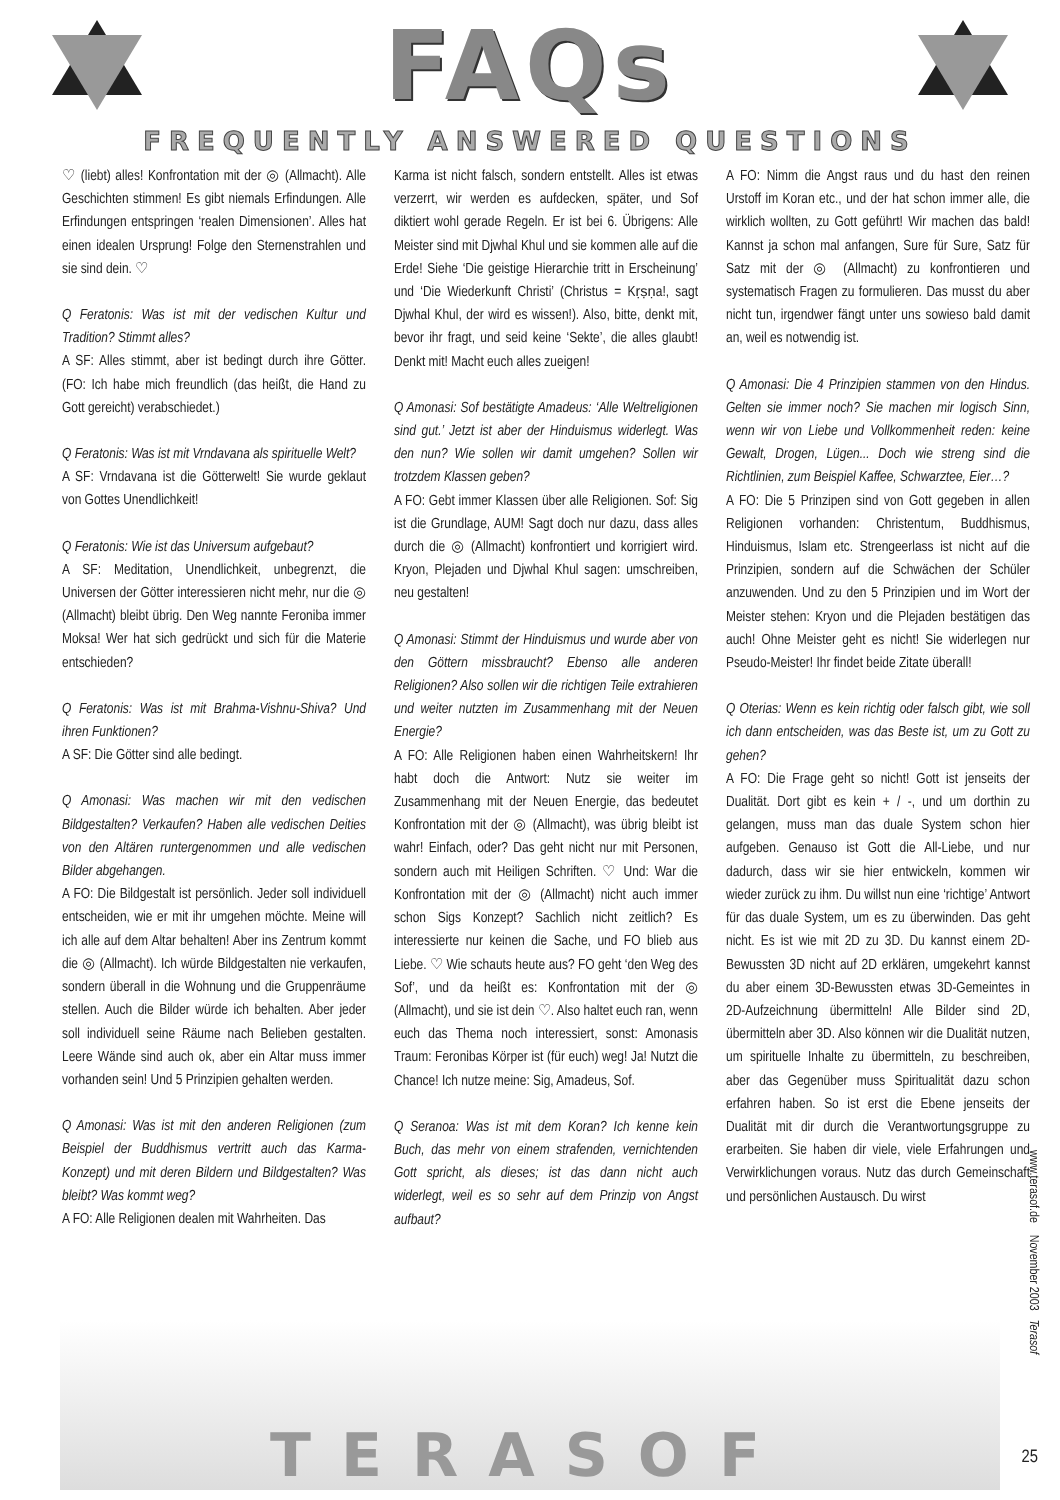FAQs
FREQUENTLY ANSWERED QUESTIONS
♡ (liebt) alles! Konfrontation mit der ◎ (Allmacht). Alle Geschichten stimmen! Es gibt niemals Erfindungen. Alle Erfindungen entspringen ‘realen Dimensionen’. Alles hat einen idealen Ursprung! Folge den Sternenstrahlen und sie sind dein. ♡
Q Feratonis: Was ist mit der vedischen Kultur und Tradition? Stimmt alles?
A SF: Alles stimmt, aber ist bedingt durch ihre Götter. (FO: Ich habe mich freundlich (das heißt, die Hand zu Gott gereicht) verabschiedet.)
Q Feratonis: Was ist mit Vrndavana als spirituelle Welt?
A SF: Vrndavana ist die Götterwelt! Sie wurde geklaut von Gottes Unendlichkeit!
Q Feratonis: Wie ist das Universum aufgebaut?
A SF: Meditation, Unendlichkeit, unbegrenzt, die Universen der Götter interessieren nicht mehr, nur die ◎ (Allmacht) bleibt übrig. Den Weg nannte Feroniba immer Moksa! Wer hat sich gedrückt und sich für die Materie entschieden?
Q Feratonis: Was ist mit Brahma-Vishnu-Shiva? Und ihren Funktionen?
A SF: Die Götter sind alle bedingt.
Q Amonasi: Was machen wir mit den vedischen Bildgestalten? Verkaufen? Haben alle vedischen Deities von den Altären runtergenommen und alle vedischen Bilder abgehangen.
A FO: Die Bildgestalt ist persönlich. Jeder soll individuell entscheiden, wie er mit ihr umgehen möchte. Meine will ich alle auf dem Altar behalten! Aber ins Zentrum kommt die ◎ (Allmacht). Ich würde Bildgestalten nie verkaufen, sondern überall in die Wohnung und die Gruppenräume stellen. Auch die Bilder würde ich behalten. Aber jeder soll individuell seine Räume nach Belieben gestalten. Leere Wände sind auch ok, aber ein Altar muss immer vorhanden sein! Und 5 Prinzipien gehalten werden.
Q Amonasi: Was ist mit den anderen Religionen (zum Beispiel der Buddhismus vertritt auch das Karma-Konzept) und mit deren Bildern und Bildgestalten? Was bleibt? Was kommt weg?
A FO: Alle Religionen dealen mit Wahrheiten. Das
Karma ist nicht falsch, sondern entstellt. Alles ist etwas verzerrt, wir werden es aufdecken, später, und Sof diktiert wohl gerade Regeln. Er ist bei 6. Übrigens: Alle Meister sind mit Djwhal Khul und sie kommen alle auf die Erde! Siehe ‘Die geistige Hierarchie tritt in Erscheinung’ und ‘Die Wiederkunft Christi’ (Christus = Kṛṣṇa!, sagt Djwhal Khul, der wird es wissen!). Also, bitte, denkt mit, bevor ihr fragt, und seid keine ‘Sekte’, die alles glaubt! Denkt mit! Macht euch alles zueigen!
Q Amonasi: Sof bestätigte Amadeus: ‘Alle Weltreligionen sind gut.’ Jetzt ist aber der Hinduismus widerlegt. Was den nun? Wie sollen wir damit umgehen? Sollen wir trotzdem Klassen geben?
A FO: Gebt immer Klassen über alle Religionen. Sof: Sig ist die Grundlage, AUM! Sagt doch nur dazu, dass alles durch die ◎ (Allmacht) konfrontiert und korrigiert wird. Kryon, Plejaden und Djwhal Khul sagen: umschreiben, neu gestalten!
Q Amonasi: Stimmt der Hinduismus und wurde aber von den Göttern missbraucht? Ebenso alle anderen Religionen? Also sollen wir die richtigen Teile extrahieren und weiter nutzten im Zusammenhang mit der Neuen Energie?
A FO: Alle Religionen haben einen Wahrheitskern! Ihr habt doch die Antwort: Nutz sie weiter im Zusammenhang mit der Neuen Energie, das bedeutet Konfrontation mit der ◎ (Allmacht), was übrig bleibt ist wahr! Einfach, oder? Das geht nicht nur mit Personen, sondern auch mit Heiligen Schriften. ♡ Und: War die Konfrontation mit der ◎ (Allmacht) nicht auch immer schon Sigs Konzept? Sachlich nicht zeitlich? Es interessierte nur keinen die Sache, und FO blieb aus Liebe. ♡ Wie schauts heute aus? FO geht ‘den Weg des Sof’, und da heißt es: Konfrontation mit der ◎ (Allmacht), und sie ist dein ♡. Also haltet euch ran, wenn euch das Thema noch interessiert, sonst: Amonasis Traum: Feronibas Körper ist (für euch) weg! Ja! Nutzt die Chance! Ich nutze meine: Sig, Amadeus, Sof.
Q Seranoa: Was ist mit dem Koran? Ich kenne kein Buch, das mehr von einem strafenden, vernichtenden Gott spricht, als dieses; ist das dann nicht auch widerlegt, weil es so sehr auf dem Prinzip von Angst aufbaut?
A FO: Nimm die Angst raus und du hast den reinen Urstoff im Koran etc., und der hat schon immer alle, die wirklich wollten, zu Gott geführt! Wir machen das bald! Kannst ja schon mal anfangen, Sure für Sure, Satz für Satz mit der ◎ (Allmacht) zu konfrontieren und systematisch Fragen zu formulieren. Das musst du aber nicht tun, irgendwer fängt unter uns sowieso bald damit an, weil es notwendig ist.
Q Amonasi: Die 4 Prinzipien stammen von den Hindus. Gelten sie immer noch? Sie machen mir logisch Sinn, wenn wir von Liebe und Vollkommenheit reden: keine Gewalt, Drogen, Lügen... Doch wie streng sind die Richtlinien, zum Beispiel Kaffee, Schwarztee, Eier…?
A FO: Die 5 Prinzipen sind von Gott gegeben in allen Religionen vorhanden: Christentum, Buddhismus, Hinduismus, Islam etc. Strengeerlass ist nicht auf die Prinzipien, sondern auf die Schwächen der Schüler anzuwenden. Und zu den 5 Prinzipien und im Wort der Meister stehen: Kryon und die Plejaden bestätigen das auch! Ohne Meister geht es nicht! Sie widerlegen nur Pseudo-Meister! Ihr findet beide Zitate überall!
Q Oterias: Wenn es kein richtig oder falsch gibt, wie soll ich dann entscheiden, was das Beste ist, um zu Gott zu gehen?
A FO: Die Frage geht so nicht! Gott ist jenseits der Dualität. Dort gibt es kein + / -, und um dorthin zu gelangen, muss man das duale System schon hier aufgeben. Genauso ist Gott die All-Liebe, und nur dadurch, dass wir sie hier entwickeln, kommen wir wieder zurück zu ihm. Du willst nun eine ‘richtige’ Antwort für das duale System, um es zu überwinden. Das geht nicht. Es ist wie mit 2D zu 3D. Du kannst einem 2D-Bewussten 3D nicht auf 2D erklären, umgekehrt kannst du aber einem 3D-Bewussten etwas 3D-Gemeintes in 2D-Aufzeichnung übermitteln! Alle Bilder sind 2D, übermitteln aber 3D. Also können wir die Dualität nutzen, um spirituelle Inhalte zu übermitteln, zu beschreiben, aber das Gegenüber muss Spiritualität dazu schon erfahren haben. So ist erst die Ebene jenseits der Dualität mit dir durch die Verantwortungsgruppe zu erarbeiten. Sie haben dir viele, viele Erfahrungen und Verwirklichungen voraus. Nutz das durch Gemeinschaft und persönlichen Austausch. Du wirst
www.terasof.de November 2003 Terasof
TERASOF
25